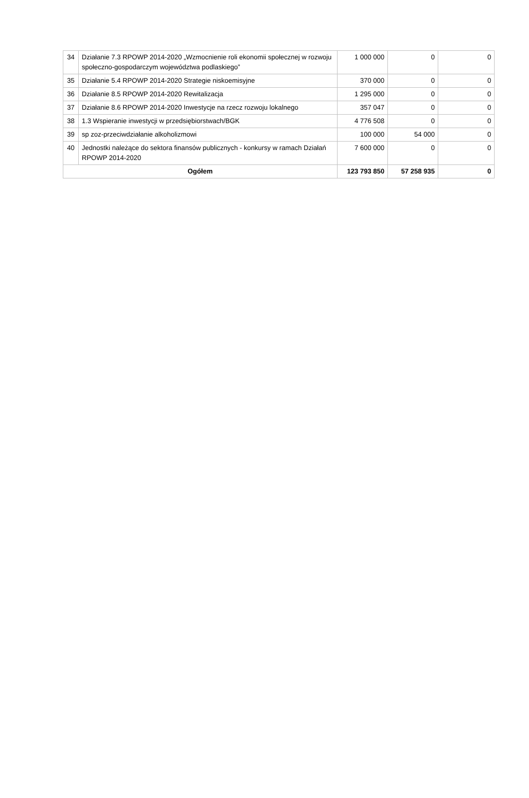| 34 | Działanie 7.3 RPOWP 2014-2020 „Wzmocnienie roli ekonomii społecznej w rozwoju społeczno-gospodarczym województwa podlaskiego” | 1 000 000 | 0 | 0 |
| 35 | Działanie 5.4 RPOWP 2014-2020 Strategie niskoemisyjne | 370 000 | 0 | 0 |
| 36 | Działanie 8.5 RPOWP 2014-2020 Rewitalizacja | 1 295 000 | 0 | 0 |
| 37 | Działanie 8.6 RPOWP 2014-2020 Inwestycje na rzecz rozwoju lokalnego | 357 047 | 0 | 0 |
| 38 | 1.3 Wspieranie inwestycji w przedsiębiorstwach/BGK | 4 776 508 | 0 | 0 |
| 39 | sp zoz-przeciwdziałanie alkoholizmowi | 100 000 | 54 000 | 0 |
| 40 | Jednostki należące do sektora finansów publicznych - konkursy w ramach Działań RPOWP 2014-2020 | 7 600 000 | 0 | 0 |
| Ogółem | | 123 793 850 | 57 258 935 | 0 |